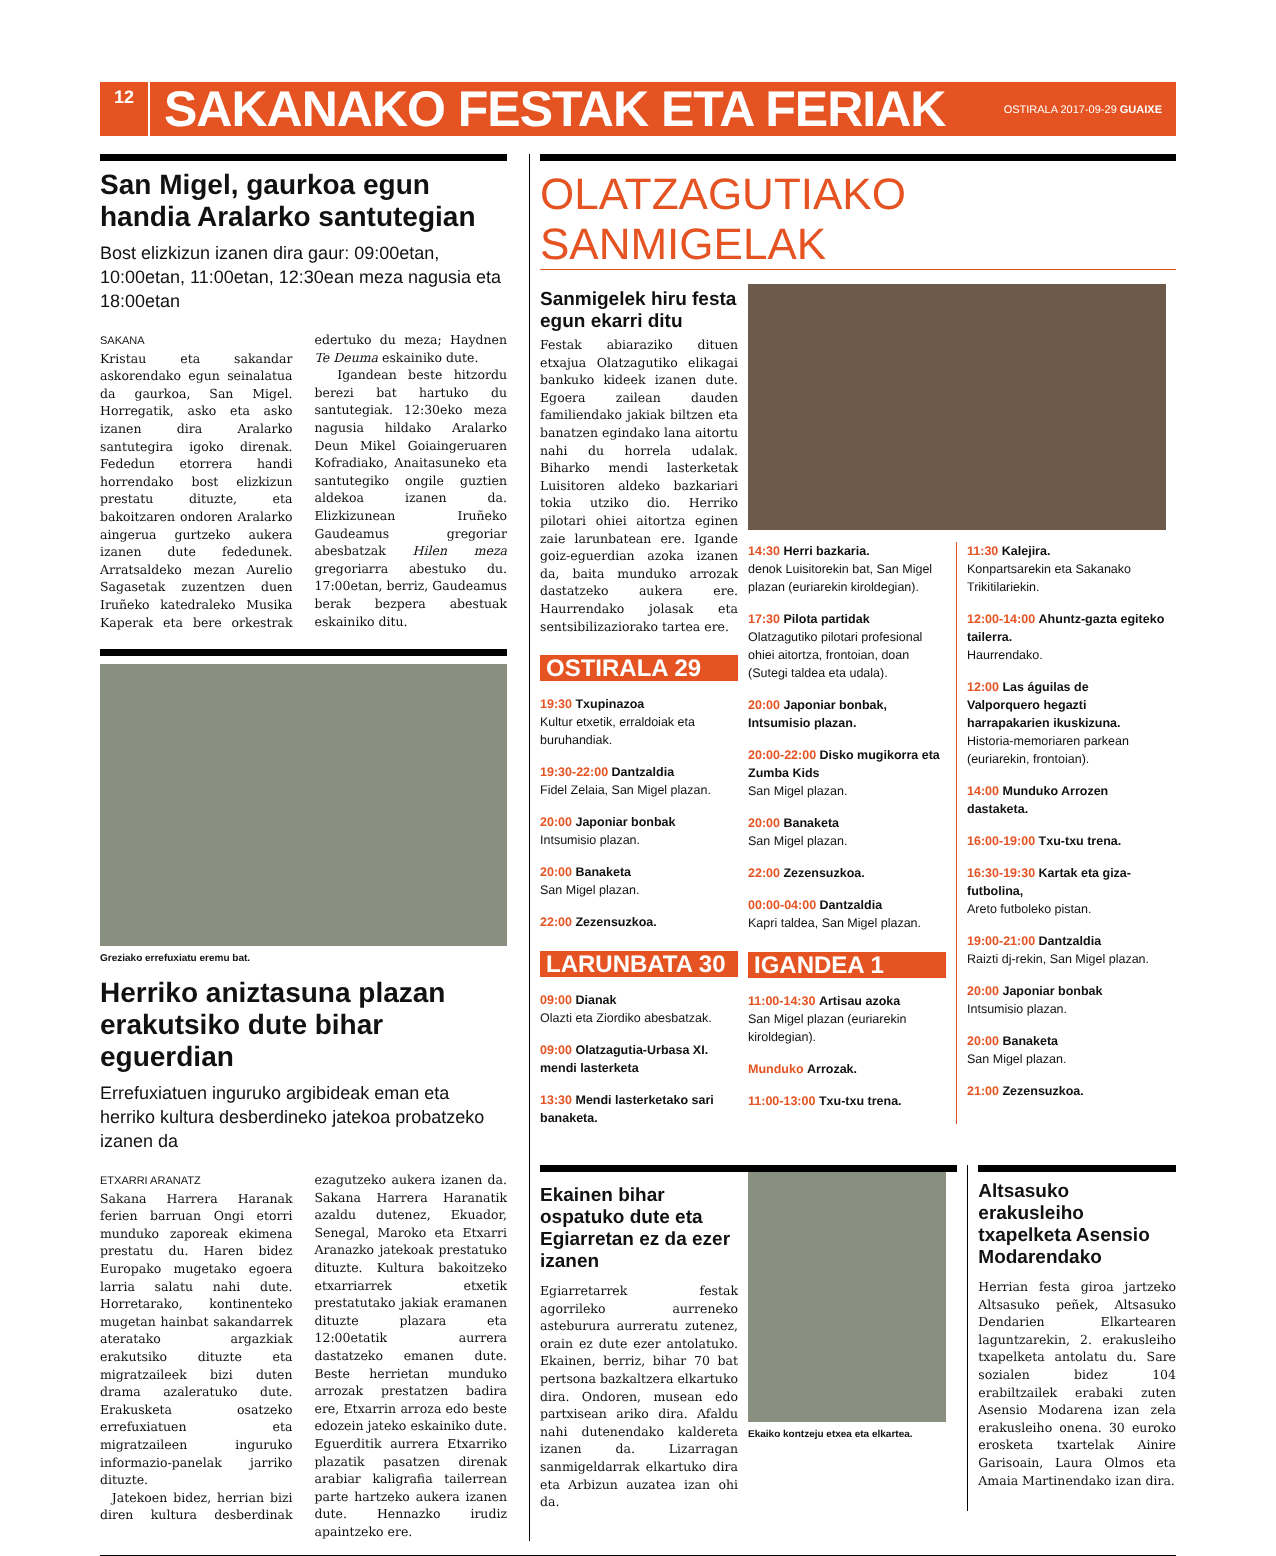12
SAKANAKO FESTAK ETA FERIAK
OSTIRALA 2017-09-29 GUAIXE
San Migel, gaurkoa egun handia Aralarko santutegian
Bost elizkizun izanen dira gaur: 09:00etan, 10:00etan, 11:00etan, 12:30ean meza nagusia eta 18:00etan
SAKANA
Kristau eta sakandar askorendako egun seinalatua da gaurkoa, San Migel. Horregatik, asko eta asko izanen dira Aralarko santutegira igoko direnak. Fededun etorrera handi horrendako bost elizkizun prestatu dituzte, eta bakoitzaren ondoren Aralarko aingerua gurtzeko aukera izanen dute fededunek. Arratsaldeko mezan Aurelio Sagasetak zuzentzen duen Iruñeko katedraleko Musika Kaperak eta bere orkestrak edertuko du meza; Haydnen Te Deuma eskainiko dute.
Igandean beste hitzordu berezi bat hartuko du santutegiak. 12:30eko meza nagusia hildako Aralarko Deun Mikel Goiaingeruaren Kofradiako, Anaitasuneko eta santutegiko ongile guztien aldekoa izanen da. Elizkizunean Iruñeko Gaudeamus gregoriar abesbatzak Hilen meza gregoriarra abestuko du. 17:00etan, berriz, Gaudeamus berak bezpera abestuak eskainiko ditu.
Greziako errefuxiatu eremu bat.
Herriko aniztasuna plazan erakutsiko dute bihar eguerdian
Errefuxiatuen inguruko argibideak eman eta herriko kultura desberdineko jatekoa probatzeko izanen da
ETXARRI ARANATZ
Sakana Harrera Haranak ferien barruan Ongi etorri munduko zaporeak ekimena prestatu du. Haren bidez Europako mugetako egoera larria salatu nahi dute. Horretarako, kontinenteko mugetan hainbat sakandarrek ateratako argazkiak erakutsiko dituzte eta migratzaileek bizi duten drama azaleratuko dute. Erakusketa osatzeko errefuxiatuen eta migratzaileen inguruko informazio-panelak jarriko dituzte.
Jatekoen bidez, herrian bizi diren kultura desberdinak ezagutzeko aukera izanen da. Sakana Harrera Haranatik azaldu dutenez, Ekuador, Senegal, Maroko eta Etxarri Aranazko jatekoak prestatuko dituzte. Kultura bakoitzeko etxarriarrek etxetik prestatutako jakiak eramanen dituzte plazara eta 12:00etatik aurrera dastatzeko emanen dute. Beste herrietan munduko arrozak prestatzen badira ere, Etxarrin arroza edo beste edozein jateko eskainiko dute. Eguerditik aurrera Etxarriko plazatik pasatzen direnak arabiar kaligrafia tailerrean parte hartzeko aukera izanen dute. Hennazko irudiz apaintzeko ere.
OLATZAGUTIAKO SANMIGELAK
Sanmigelek hiru festa egun ekarri ditu
Festak abiaraziko dituen etxajua Olatzagutiko elikagai bankuko kideek izanen dute. Egoera zailean dauden familiendako jakiak biltzen eta banatzen egindako lana aitortu nahi du horrela udalak. Biharko mendi lasterketak Luisitoren aldeko bazkariari tokia utziko dio. Herriko pilotari ohiei aitortza eginen zaie larunbatean ere. Igande goiz-eguerdian azoka izanen da, baita munduko arrozak dastatzeko aukera ere. Haurrendako jolasak eta sentsibilizaziorako tartea ere.
OSTIRALA 29
19:30 Txupinazoa
Kultur etxetik, erraldoiak eta buruhandiak.
19:30-22:00 Dantzaldia
Fidel Zelaia, San Migel plazan.
20:00 Japoniar bonbak
Intsumisio plazan.
20:00 Banaketa
San Migel plazan.
22:00 Zezensuzkoa.
LARUNBATA 30
09:00 Dianak
Olazti eta Ziordiko abesbatzak.
09:00 Olatzagutia-Urbasa XI. mendi lasterketa
13:30 Mendi lasterketako sari banaketa.
14:30 Herri bazkaria.
denok Luisitorekin bat, San Migel plazan (euriarekin kiroldegian).
17:30 Pilota partidak
Olatzagutiko pilotari profesional ohiei aitortza, frontoian, doan (Sutegi taldea eta udala).
20:00 Japoniar bonbak, Intsumisio plazan.
20:00-22:00 Disko mugikorra eta Zumba Kids
San Migel plazan.
20:00 Banaketa
San Migel plazan.
22:00 Zezensuzkoa.
00:00-04:00 Dantzaldia
Kapri taldea, San Migel plazan.
IGANDEA 1
11:00-14:30 Artisau azoka
San Migel plazan (euriarekin kiroldegian).
Munduko Arrozak.
11:00-13:00 Txu-txu trena.
11:30 Kalejira.
Konpartsarekin eta Sakanako Trikitilariekin.
12:00-14:00 Ahuntz-gazta egiteko tailerra.
Haurrendako.
12:00 Las águilas de Valporquero hegazti harrapakarien ikuskizuna.
Historia-memoriaren parkean (euriarekin, frontoian).
14:00 Munduko Arrozen dastaketa.
16:00-19:00 Txu-txu trena.
16:30-19:30 Kartak eta giza-futbolina,
Areto futboleko pistan.
19:00-21:00 Dantzaldia
Raizti dj-rekin, San Migel plazan.
20:00 Japoniar bonbak
Intsumisio plazan.
20:00 Banaketa
San Migel plazan.
21:00 Zezensuzkoa.
Ekainen bihar ospatuko dute eta Egiarretan ez da ezer izanen
Egiarretarrek festak agorrileko aurreneko asteburura aurreratu zutenez, orain ez dute ezer antolatuko. Ekainen, berriz, bihar 70 bat pertsona bazkaltzera elkartuko dira. Ondoren, musean edo partxisean ariko dira. Afaldu nahi dutenendako kaldereta izanen da. Lizarragan sanmigeldarrak elkartuko dira eta Arbizun auzatea izan ohi da.
Ekaiko kontzeju etxea eta elkartea.
Altsasuko erakusleiho txapelketa Asensio Modarendako
Herrian festa giroa jartzeko Altsasuko peñek, Altsasuko Dendarien Elkartearen laguntzarekin, 2. erakusleiho txapelketa antolatu du. Sare sozialen bidez 104 erabiltzailek erabaki zuten Asensio Modarena izan zela erakusleiho onena. 30 euroko erosketa txartelak Ainire Garisoain, Laura Olmos eta Amaia Martinendako izan dira.